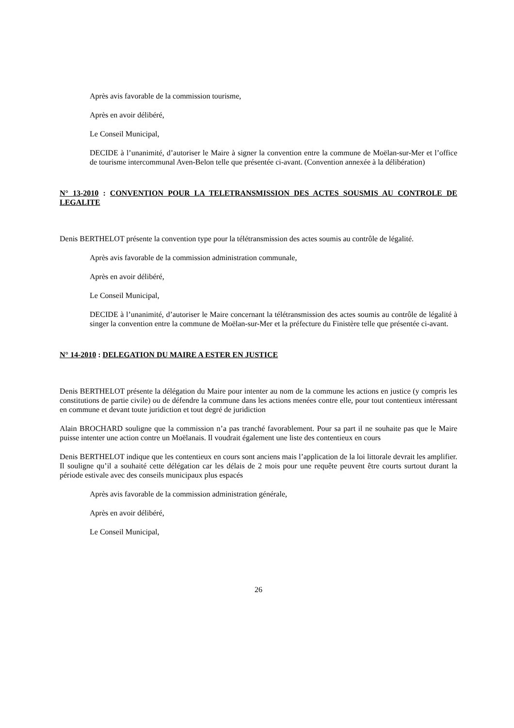Après avis favorable de la commission tourisme,
Après en avoir délibéré,
Le Conseil Municipal,
DECIDE à l’unanimité, d’autoriser le Maire à signer la convention entre la commune de Moëlan-sur-Mer et l’office de tourisme intercommunal Aven-Belon telle que présentée ci-avant. (Convention annexée à la délibération)
N° 13-2010 : CONVENTION POUR LA TELETRANSMISSION DES ACTES SOUSMIS AU CONTROLE DE LEGALITE
Denis BERTHELOT présente la convention type pour la télétransmission des actes soumis au contrôle de légalité.
Après avis favorable de la commission administration communale,
Après en avoir délibéré,
Le Conseil Municipal,
DECIDE à l’unanimité, d’autoriser le Maire concernant la télétransmission des actes soumis au contrôle de légalité à singer la convention entre la commune de Moëlan-sur-Mer et la préfecture du Finistère telle que présentée ci-avant.
N° 14-2010 : DELEGATION DU MAIRE A ESTER EN JUSTICE
Denis BERTHELOT présente la délégation du Maire pour intenter au nom de la commune les actions en justice (y compris les constitutions de partie civile) ou de défendre la commune dans les actions menées contre elle, pour tout contentieux intéressant en commune et devant toute juridiction et tout degré de juridiction
Alain BROCHARD souligne que la commission n’a pas tranché favorablement. Pour sa part il ne souhaite pas que le Maire puisse intenter une action contre un Moëlanais. Il voudrait également une liste des contentieux en cours
Denis BERTHELOT indique que les contentieux en cours sont anciens mais l’application de la loi littorale devrait les amplifier. Il souligne qu’il a souhaité cette délégation car les délais de 2 mois pour une requête peuvent être courts surtout durant la période estivale avec des conseils municipaux plus espacés
Après avis favorable de la commission administration générale,
Après en avoir délibéré,
Le Conseil Municipal,
26